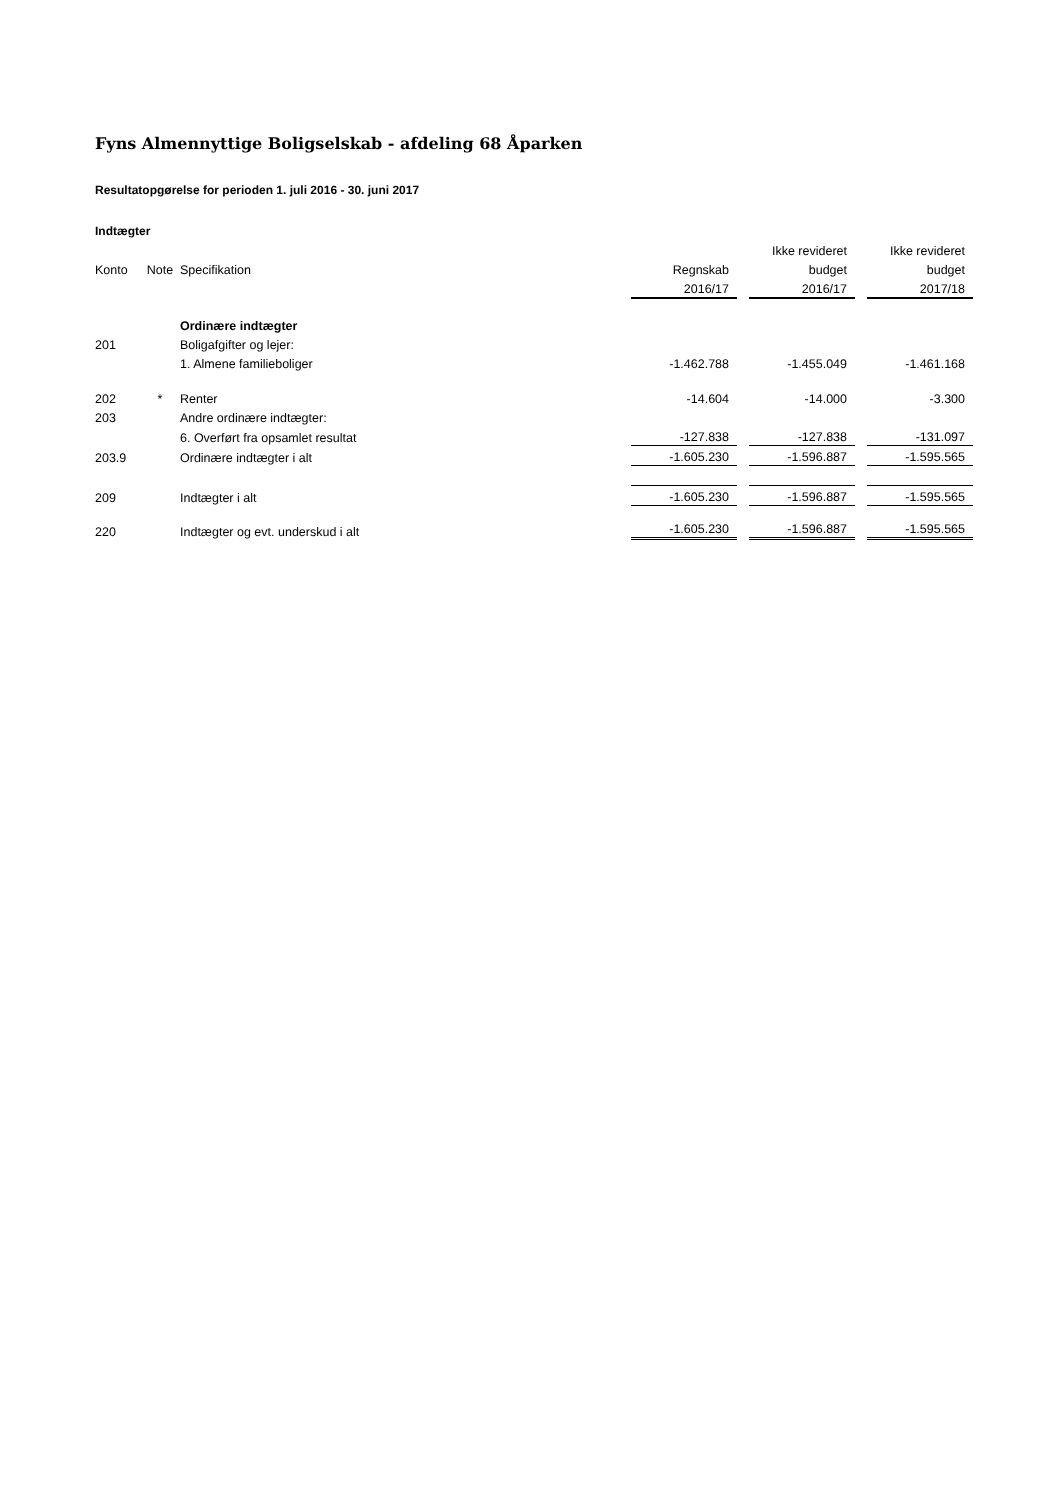Fyns Almennyttige Boligselskab - afdeling 68 Åparken
Resultatopgørelse for perioden 1. juli 2016 - 30. juni 2017
Indtægter
| | | | | | Ikke revideret | | Ikke revideret |
| --- | --- | --- | --- | --- | --- | --- | --- |
| Konto | Note | Specifikation | Regnskab | | budget | | budget |
| | | | 2016/17 | | 2016/17 | | 2017/18 |
| | | Ordinære indtægter | | | | | |
| 201 | | Boligafgifter og lejer: | | | | | |
| | | 1. Almene familieboliger | -1.462.788 | | -1.455.049 | | -1.461.168 |
| 202 | * | Renter | -14.604 | | -14.000 | | -3.300 |
| 203 | | Andre ordinære indtægter: | | | | | |
| | | 6. Overført fra opsamlet resultat | -127.838 | | -127.838 | | -131.097 |
| 203.9 | | Ordinære indtægter i alt | -1.605.230 | | -1.596.887 | | -1.595.565 |
| 209 | | Indtægter i alt | -1.605.230 | | -1.596.887 | | -1.595.565 |
| 220 | | Indtægter og evt. underskud i alt | -1.605.230 | | -1.596.887 | | -1.595.565 |